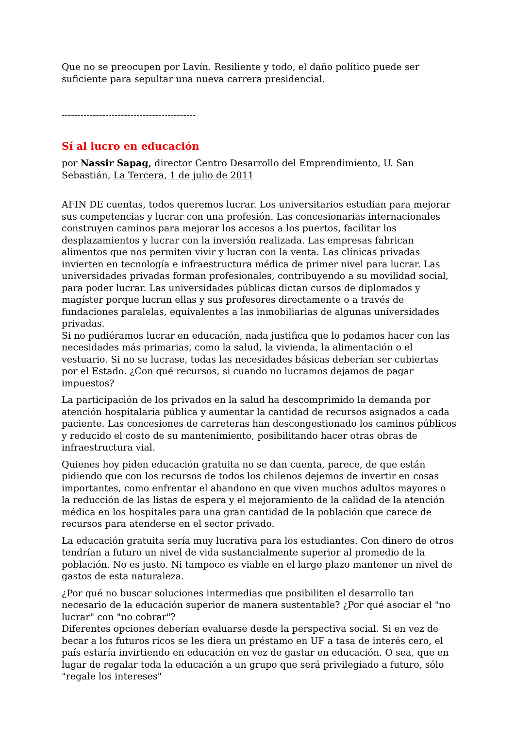Que no se preocupen por Lavín. Resiliente y todo, el daño político puede ser suficiente para sepultar una nueva carrera presidencial.
-------------------------------------------
Sí al lucro en educación
por Nassir Sapag, director Centro Desarrollo del Emprendimiento, U. San Sebastián, La Tercera, 1 de julio de 2011
AFIN DE cuentas, todos queremos lucrar. Los universitarios estudian para mejorar sus competencias y lucrar con una profesión. Las concesionarias internacionales construyen caminos para mejorar los accesos a los puertos, facilitar los desplazamientos y lucrar con la inversión realizada. Las empresas fabrican alimentos que nos permiten vivir y lucran con la venta. Las clínicas privadas invierten en tecnología e infraestructura médica de primer nivel para lucrar. Las universidades privadas forman profesionales, contribuyendo a su movilidad social, para poder lucrar. Las universidades públicas dictan cursos de diplomados y magíster porque lucran ellas y sus profesores directamente o a través de fundaciones paralelas, equivalentes a las inmobiliarias de algunas universidades privadas.
Si no pudiéramos lucrar en educación, nada justifica que lo podamos hacer con las necesidades más primarias, como la salud, la vivienda, la alimentación o el vestuario. Si no se lucrase, todas las necesidades básicas deberían ser cubiertas por el Estado. ¿Con qué recursos, si cuando no lucramos dejamos de pagar impuestos?
La participación de los privados en la salud ha descomprimido la demanda por atención hospitalaria pública y aumentar la cantidad de recursos asignados a cada paciente. Las concesiones de carreteras han descongestionado los caminos públicos y reducido el costo de su mantenimiento, posibilitando hacer otras obras de infraestructura vial.
Quienes hoy piden educación gratuita no se dan cuenta, parece, de que están pidiendo que con los recursos de todos los chilenos dejemos de invertir en cosas importantes, como enfrentar el abandono en que viven muchos adultos mayores o la reducción de las listas de espera y el mejoramiento de la calidad de la atención médica en los hospitales para una gran cantidad de la población que carece de recursos para atenderse en el sector privado.
La educación gratuita sería muy lucrativa para los estudiantes. Con dinero de otros tendrían a futuro un nivel de vida sustancialmente superior al promedio de la población. No es justo. Ni tampoco es viable en el largo plazo mantener un nivel de gastos de esta naturaleza.
¿Por qué no buscar soluciones intermedias que posibiliten el desarrollo tan necesario de la educación superior de manera sustentable? ¿Por qué asociar el "no lucrar" con "no cobrar"?
Diferentes opciones deberían evaluarse desde la perspectiva social. Si en vez de becar a los futuros ricos se les diera un préstamo en UF a tasa de interés cero, el país estaría invirtiendo en educación en vez de gastar en educación. O sea, que en lugar de regalar toda la educación a un grupo que será privilegiado a futuro, sólo "regale los intereses"